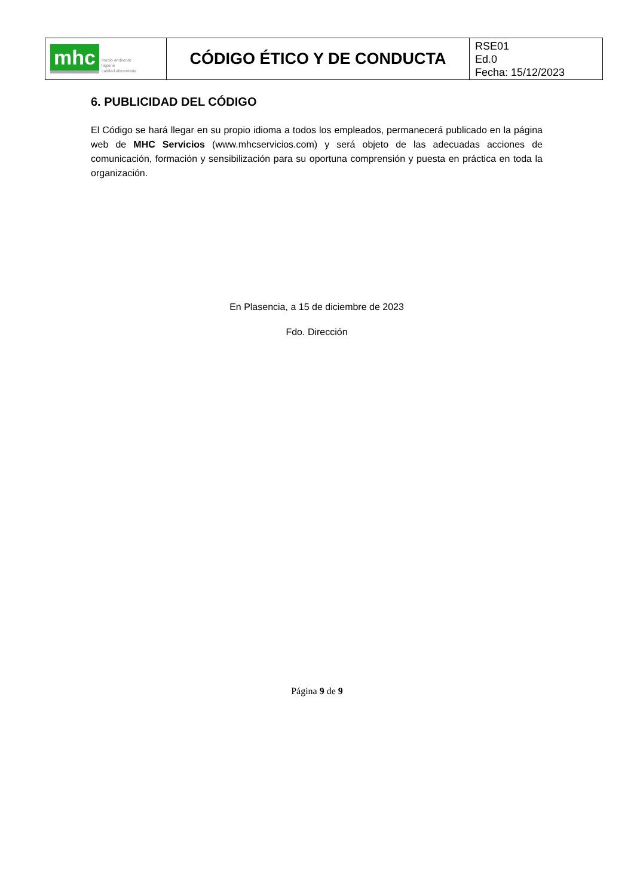| mhc medio ambiente higiene calidad alimentaria | CÓDIGO ÉTICO Y DE CONDUCTA | RSE01 Ed.0 Fecha: 15/12/2023 |
6. PUBLICIDAD DEL CÓDIGO
El Código se hará llegar en su propio idioma a todos los empleados, permanecerá publicado en la página web de MHC Servicios (www.mhcservicios.com) y será objeto de las adecuadas acciones de comunicación, formación y sensibilización para su oportuna comprensión y puesta en práctica en toda la organización.
En Plasencia, a 15 de diciembre de 2023
Fdo. Dirección
Página 9 de 9